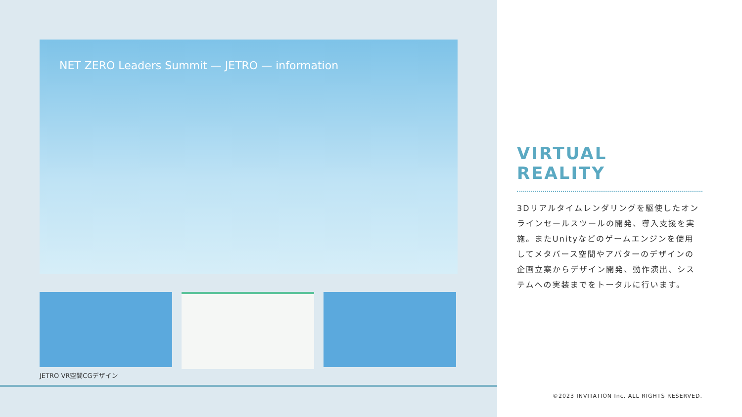NET ZERO Leaders Summit — JETRO — information
JETRO VR空間CGデザイン
VIRTUAL REALITY
3Dリアルタイムレンダリングを駆使したオンラインセールスツールの開発、導入支援を実施。またUnityなどのゲームエンジンを使用してメタバース空間やアバターのデザインの企画立案からデザイン開発、動作演出、システムへの実装までをトータルに行います。
©2023 INVITATION Inc. ALL RIGHTS RESERVED.